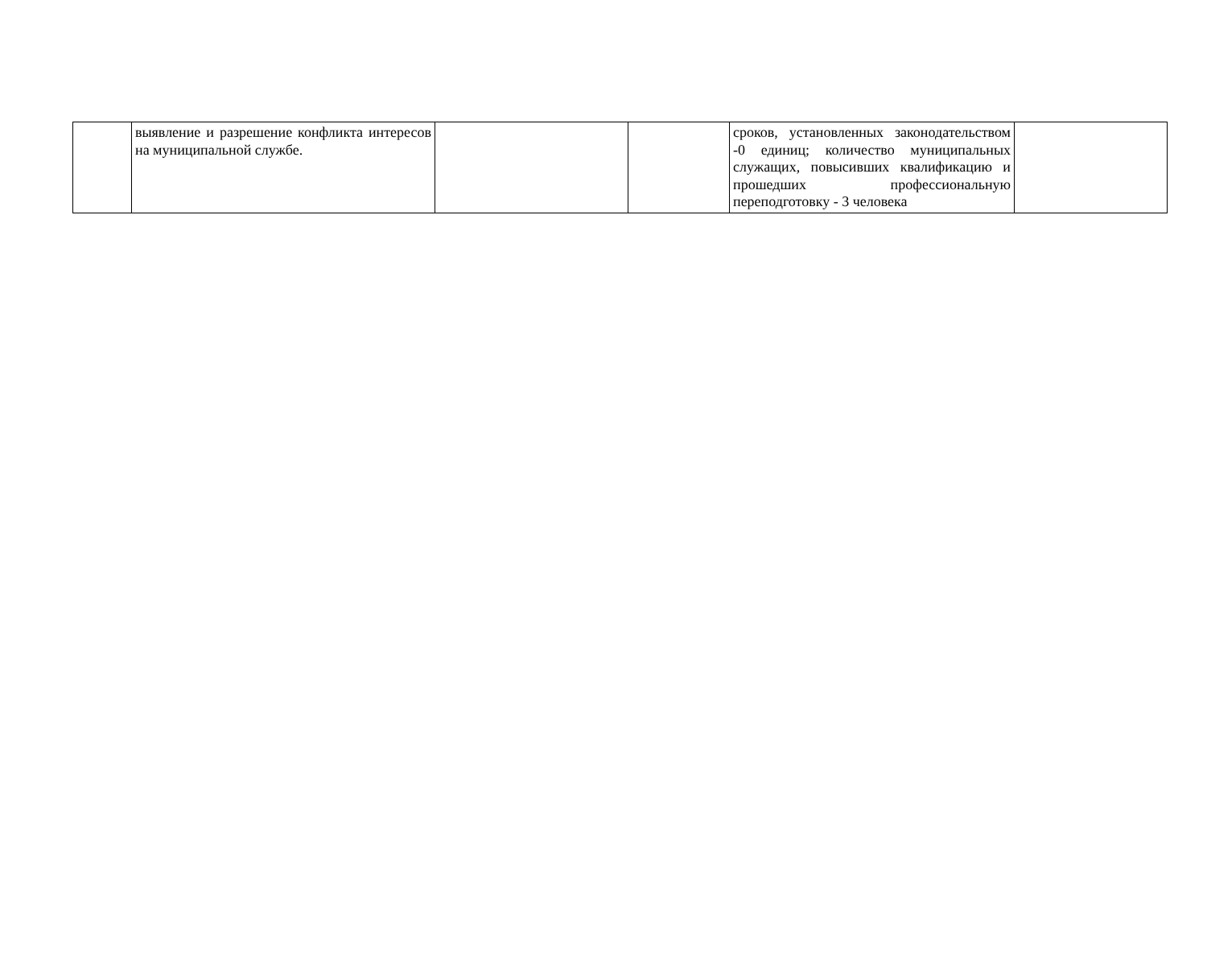| | выявление и разрешение конфликта интересов на муниципальной службе. | | | сроков, установленных законодательством -0 единиц; количество муниципальных служащих, повысивших квалификацию и прошедших профессиональную переподготовку - 3 человека | |